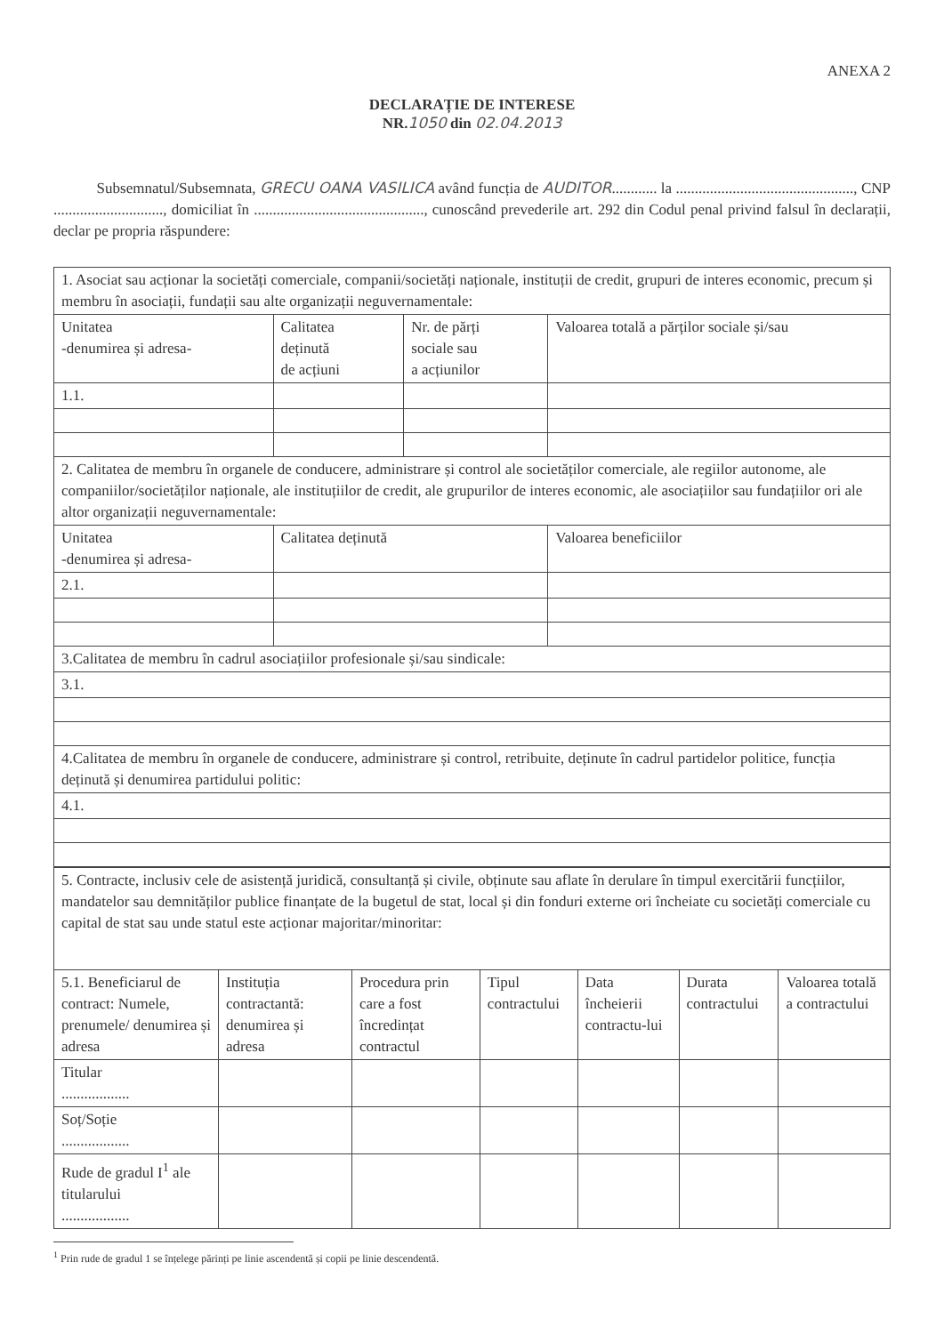ANEXA 2
DECLARAȚIE DE INTERESE
NR.1050 din 02.04.2013
Subsemnatul/Subsemnata, GRECU OANA VASILICA având funcția de AUDITOR............ la ..............................................., CNP ............................., domiciliat în ............................................., cunoscând prevederile art. 292 din Codul penal privind falsul în declarații, declar pe propria răspundere:
| 1. Asociat sau acționar la societăți comerciale, companii/societăți naționale, instituții de credit, grupuri de interes economic, precum și membru în asociații, fundații sau alte organizații neguvernamentale: | | | |
| Unitatea -denumirea și adresa- | Calitatea deținută de acțiuni | Nr. de părți sociale sau a acțiunilor | Valoarea totală a părților sociale și/sau |
| 1.1. | | | |
| 2. Calitatea de membru în organele de conducere, administrare și control ale societăților comerciale, ale regiilor autonome, ale companiilor/societăților naționale, ale instituțiilor de credit, ale grupurilor de interes economic, ale asociațiilor sau fundațiilor ori ale altor organizații neguvernamentale: | | | |
| Unitatea -denumirea și adresa- | Calitatea deținută | | Valoarea beneficiilor |
| 2.1. | | | |
| 3.Calitatea de membru în cadrul asociațiilor profesionale și/sau sindicale: | | | |
| 3.1. | | | |
| 4.Calitatea de membru în organele de conducere, administrare și control, retribuite, deținute în cadrul partidelor politice, funcția deținută și denumirea partidului politic: | | | |
| 4.1. | | | |
| 5. Contracte, inclusiv cele de asistență juridică, consultanță și civile, obținute sau aflate în derulare în timpul exercitării funcțiilor, mandatelor sau demnităților publice finanțate de la bugetul de stat, local și din fonduri externe ori încheiate cu societăți comerciale cu capital de stat sau unde statul este acționar majoritar/minoritar: | | | | | | |
| 5.1. Beneficiarul de contract: Numele, prenumele/ denumirea și adresa | Instituția contractantă: denumirea și adresa | Procedura prin care a fost încredințat contractul | Tipul contractului | Data încheierii contractu-lui | Durata contractului | Valoarea totală a contractului |
| Titular .................. | | | | | | |
| Soț/Soție .................. | | | | | | |
| Rude de gradul I<sup>1</sup> ale titularului .................. | | | | | | |
<sup>1</sup> Prin rude de gradul 1 se înțelege părinți pe linie ascendentă și copii pe linie descendentă.